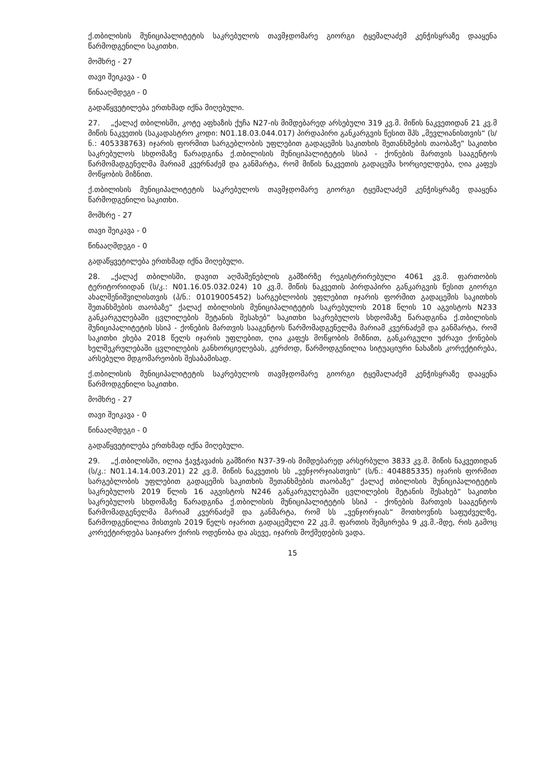ქ.თბილისის მუნიციპალიტეტის საკრებულოს თავმჯდომარე გიორგი ტყემალაძემ კენჭისყრაზე დააყენა წარმოდგენილი საკითხი.
მომხრე - 27
თავი შეიკავა - 0
წინააღმდეგი - 0
გადაწყვეტილება ერთხმად იქნა მიღებული.
27. „ქალაქ თბილისში, კოტე აფხაზის ქუჩა N27-ის მიმდებარედ არსებული 319 კვ.მ. მიწის ნაკვეთიდან 21 კვ.მ მიწის ნაკვეთის (საკადასტრო კოდი: N01.18.03.044.017) პირდაპირი განკარგვის წესით შპს „მევლიანისთვის“ (ს/ნ.: 405338763) იჯარის ფორმით სარგებლობის უფლებით გადაცემის საკითხის შეთანხმების თაობაზე“ საკითხი საკრებულოს სხდომაზე წარადგინა ქ.თბილისის მუნიციპალიტეტის სსიპ - ქონების მართვის სააგენტოს წარმომადგენელმა მარიამ კვერნაძემ და განმარტა, რომ მიწის ნაკვეთის გადაცემა ხორციელდება, ღია კაფეს მოწყობის მიზნით.
ქ.თბილისის მუნიციპალიტეტის საკრებულოს თავმჯდომარე გიორგი ტყემალაძემ კენჭისყრაზე დააყენა წარმოდგენილი საკითხი.
მომხრე - 27
თავი შეიკავა - 0
წინააღმდეგი - 0
გადაწყვეტილება ერთხმად იქნა მიღებული.
28. „ქალაქ თბილისში, დავით აღმაშენებლის გამზირზე რეგისტრირებული 4061 კვ.მ. ფართობის ტერიტორიიდან (ს/კ.: N01.16.05.032.024) 10 კვ.მ. მიწის ნაკვეთის პირდაპირი განკარგვის წესით გიორგი ახალშენიშვილისთვის (პ/ნ.: 01019005452) სარგებლობის უფლებით იჯარის ფორმით გადაცემის საკითხის შეთანხმების თაობაზე“ ქალაქ თბილისის მუნიციპალიტეტის საკრებულოს 2018 წლის 10 აგვისტოს N233 განკარგულებაში ცვლილების შეტანის შესახებ“ საკითხი საკრებულოს სხდომაზე წარადგინა ქ.თბილისის მუნიციპალიტეტის სსიპ - ქონების მართვის სააგენტოს წარმომადგენელმა მარიამ კვერნაძემ და განმარტა, რომ საკითხი ეხება 2018 წელს იჯარის უფლებით, ღია კაფეს მოწყობის მიზნით, განკარგული უძრავი ქონების ხელშეკრულებაში ცვლილების განხორციელებას, კერძოდ, წარმოდგენილია სიტუაციური ნახაზის კორექტირება, არსებული მდგომარეობის შესაბამისად.
ქ.თბილისის მუნიციპალიტეტის საკრებულოს თავმჯდომარე გიორგი ტყემალაძემ კენჭისყრაზე დააყენა წარმოდგენილი საკითხი.
მომხრე - 27
თავი შეიკავა - 0
წინააღმდეგი - 0
გადაწყვეტილება ერთხმად იქნა მიღებული.
29. „ქ.თბილისში, ილია ჭავჭავაძის გამზირი N37-39-ის მიმდებარედ არსერბული 3833 კვ.მ. მიწის ნაკვეთიდან (ს/კ.: N01.14.14.003.201) 22 კვ.მ. მიწის ნაკვეთის სს „ვენჯორჯიასთვის“ (ს/ნ.: 404885335) იჯარის ფორმით სარგებლობის უფლებით გადაცემის საკითხის შეთანხმების თაობაზე“ ქალაქ თბილისის მუნიციპალიტეტის საკრებულოს 2019 წლის 16 აგვისტოს N246 განკარგულებაში ცვლილების შეტანის შესახებ“ საკითხი საკრებულოს სხდომაზე წარადგინა ქ.თბილისის მუნიციპალიტეტის სსიპ - ქონების მართვის სააგენტოს წარმომადგენელმა მარიამ კვერნაძემ და განმარტა, რომ სს „ვენჯორჯიას“ მოთხოვნის საფუძველზე, წარმოდგენილია მისთვის 2019 წელს იჯარით გადაცემული 22 კვ.მ. ფართის შემცირება 9 კვ.მ.-მდე, რის გამოც კორექტირდება საიჯარო ქირის ოდენობა და ასევე, იჯარის მოქმედების ვადა.
15